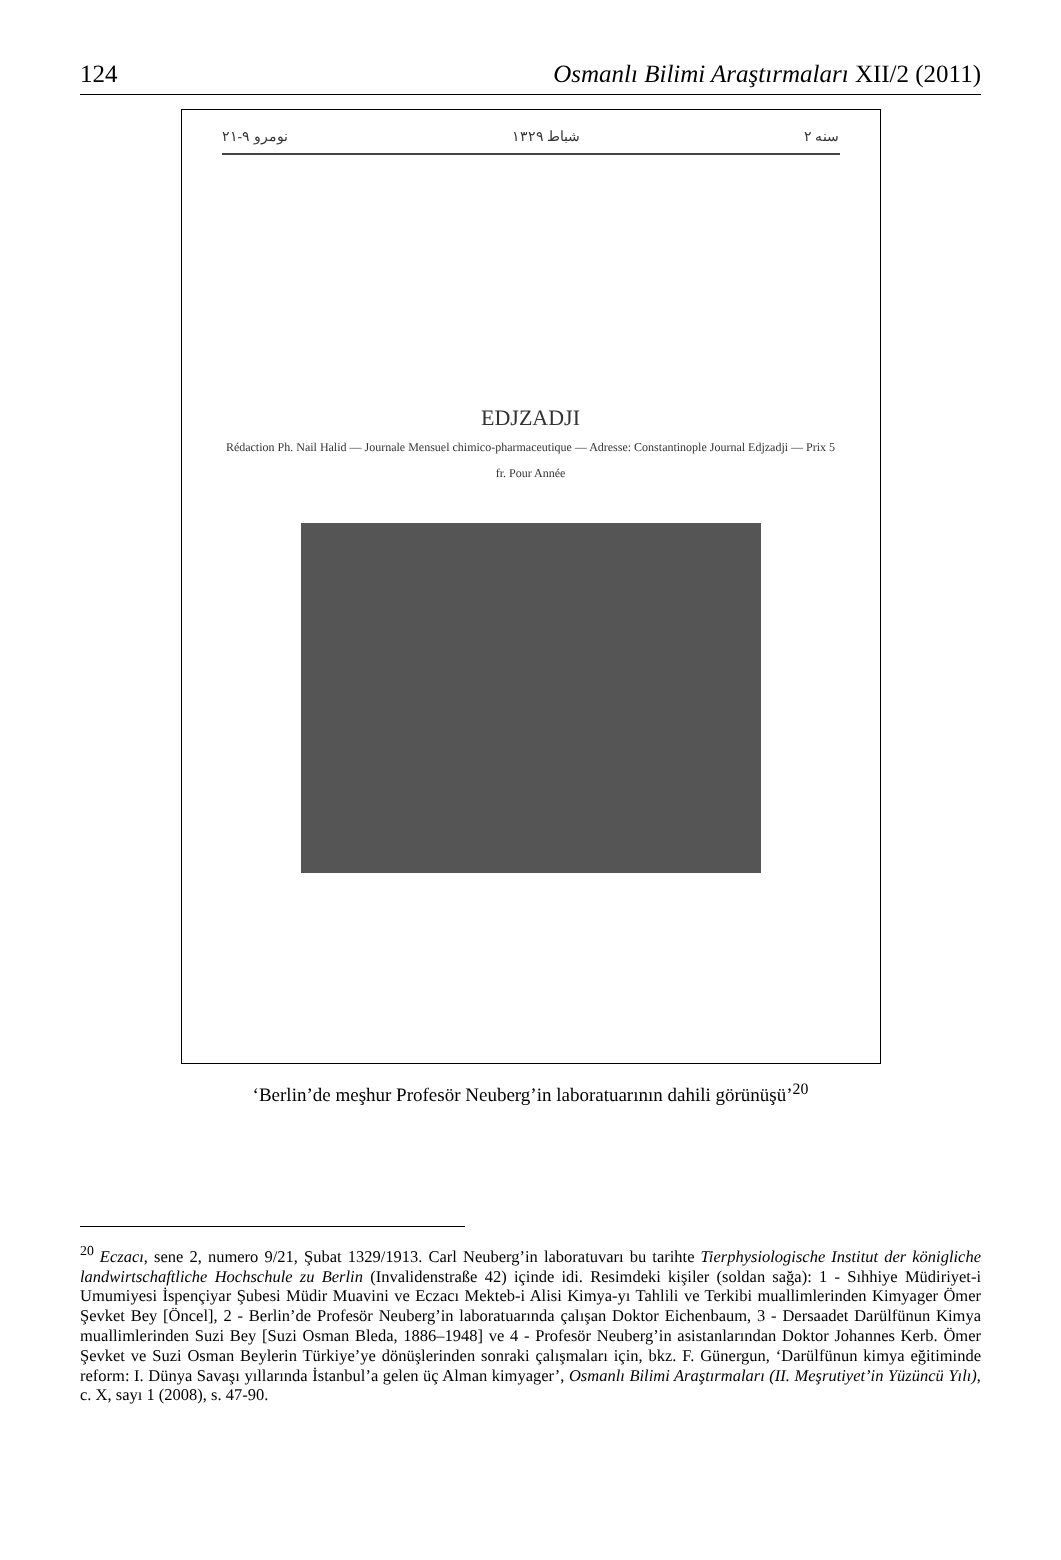124 Osmanlı Bilimi Araştırmaları XII/2 (2011)
۲۱-۹ نومرو شباط ۱۳۲۹ سنه ۲
EDJZADJI
Rédaction Ph. Nail Halid — Journale Mensuel chimico-pharmaceutique — Adresse: Constantinople Journal Edjzadji — Prix 5 fr. Pour Année
‘Berlin’de meşhur Profesör Neuberg’in laboratuarının dahili görünüşü’<sup>20</sup>
<sup>20</sup> Eczacı, sene 2, numero 9/21, Şubat 1329/1913. Carl Neuberg’in laboratuvarı bu tarihte Tierphysiologische Institut der königliche landwirtschaftliche Hochschule zu Berlin (Invalidenstraße 42) içinde idi. Resimdeki kişiler (soldan sağa): 1 - Sıhhiye Müdiriyet-i Umumiyesi İspençiyar Şubesi Müdir Muavini ve Eczacı Mekteb-i Alisi Kimya-yı Tahlili ve Terkibi muallimlerinden Kimyager Ömer Şevket Bey [Öncel], 2 - Berlin’de Profesör Neuberg’in laboratuarında çalışan Doktor Eichenbaum, 3 - Dersaadet Darülfünun Kimya muallimlerinden Suzi Bey [Suzi Osman Bleda, 1886–1948] ve 4 - Profesör Neuberg’in asistanlarından Doktor Johannes Kerb. Ömer Şevket ve Suzi Osman Beylerin Türkiye’ye dönüşlerinden sonraki çalışmaları için, bkz. F. Günergun, ‘Darülfünun kimya eğitiminde reform: I. Dünya Savaşı yıllarında İstanbul’a gelen üç Alman kimyager’, Osmanlı Bilimi Araştırmaları (II. Meşrutiyet’in Yüzüncü Yılı), c. X, sayı 1 (2008), s. 47-90.